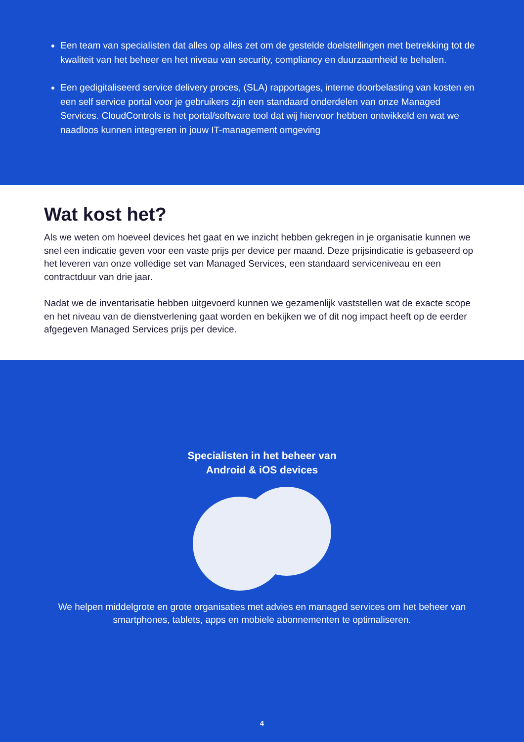Een team van specialisten dat alles op alles zet om de gestelde doelstellingen met betrekking tot de kwaliteit van het beheer en het niveau van security, compliancy en duurzaamheid te behalen.
Een gedigitaliseerd service delivery proces, (SLA) rapportages, interne doorbelasting van kosten en een self service portal voor je gebruikers zijn een standaard onderdelen van onze Managed Services. CloudControls is het portal/software tool dat wij hiervoor hebben ontwikkeld en wat we naadloos kunnen integreren in jouw IT-management omgeving
Wat kost het?
Als we weten om hoeveel devices het gaat en we inzicht hebben gekregen in je organisatie kunnen we snel een indicatie geven voor een vaste prijs per device per maand. Deze prijsindicatie is gebaseerd op het leveren van onze volledige set van Managed Services, een standaard serviceniveau en een contractduur van drie jaar.
Nadat we de inventarisatie hebben uitgevoerd kunnen we gezamenlijk vaststellen wat de exacte scope en het niveau van de dienstverlening gaat worden en bekijken we of dit nog impact heeft op de eerder afgegeven Managed Services prijs per device.
Specialisten in het beheer van
Android & iOS devices
We helpen middelgrote en grote organisaties met advies en managed services om het beheer van smartphones, tablets, apps en mobiele abonnementen te optimaliseren.
4